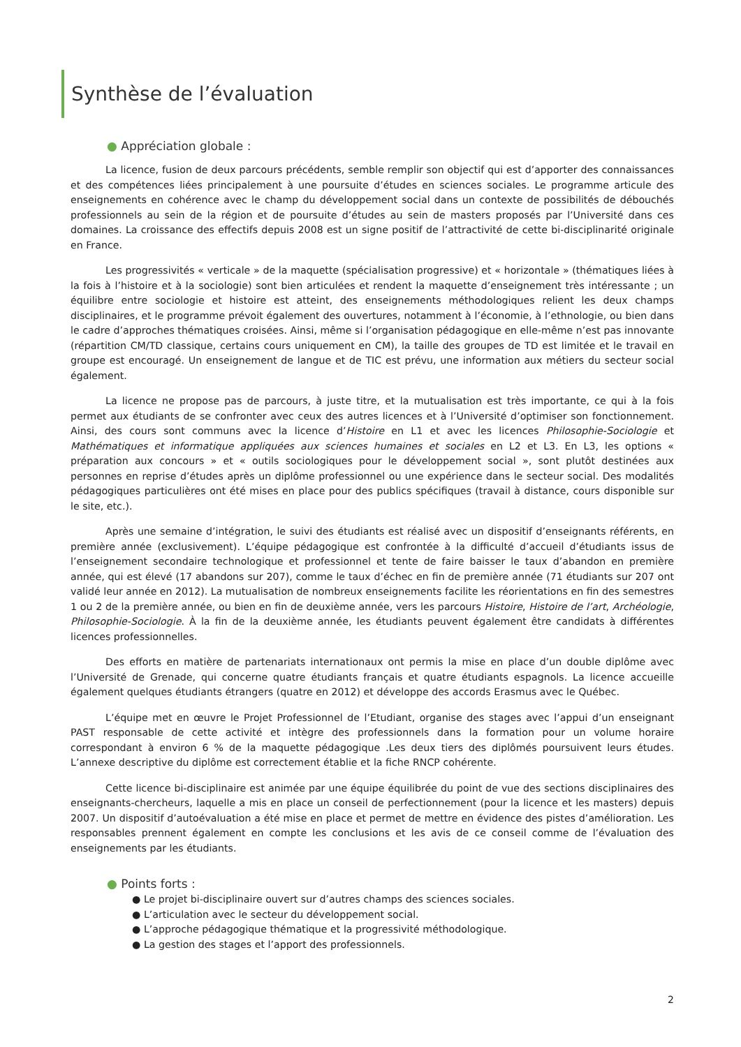Synthèse de l’évaluation
● Appréciation globale :
La licence, fusion de deux parcours précédents, semble remplir son objectif qui est d’apporter des connaissances et des compétences liées principalement à une poursuite d’études en sciences sociales. Le programme articule des enseignements en cohérence avec le champ du développement social dans un contexte de possibilités de débouchés professionnels au sein de la région et de poursuite d’études au sein de masters proposés par l’Université dans ces domaines. La croissance des effectifs depuis 2008 est un signe positif de l’attractivité de cette bi-disciplinarité originale en France.
Les progressivités « verticale » de la maquette (spécialisation progressive) et « horizontale » (thématiques liées à la fois à l’histoire et à la sociologie) sont bien articulées et rendent la maquette d’enseignement très intéressante ; un équilibre entre sociologie et histoire est atteint, des enseignements méthodologiques relient les deux champs disciplinaires, et le programme prévoit également des ouvertures, notamment à l’économie, à l’ethnologie, ou bien dans le cadre d’approches thématiques croisées. Ainsi, même si l’organisation pédagogique en elle-même n’est pas innovante (répartition CM/TD classique, certains cours uniquement en CM), la taille des groupes de TD est limitée et le travail en groupe est encouragé. Un enseignement de langue et de TIC est prévu, une information aux métiers du secteur social également.
La licence ne propose pas de parcours, à juste titre, et la mutualisation est très importante, ce qui à la fois permet aux étudiants de se confronter avec ceux des autres licences et à l’Université d’optimiser son fonctionnement. Ainsi, des cours sont communs avec la licence d’Histoire en L1 et avec les licences Philosophie-Sociologie et Mathématiques et informatique appliquées aux sciences humaines et sociales en L2 et L3. En L3, les options « préparation aux concours » et « outils sociologiques pour le développement social », sont plutôt destinées aux personnes en reprise d’études après un diplôme professionnel ou une expérience dans le secteur social. Des modalités pédagogiques particulières ont été mises en place pour des publics spécifiques (travail à distance, cours disponible sur le site, etc.).
Après une semaine d’intégration, le suivi des étudiants est réalisé avec un dispositif d’enseignants référents, en première année (exclusivement). L’équipe pédagogique est confrontée à la difficulté d’accueil d’étudiants issus de l’enseignement secondaire technologique et professionnel et tente de faire baisser le taux d’abandon en première année, qui est élevé (17 abandons sur 207), comme le taux d’échec en fin de première année (71 étudiants sur 207 ont validé leur année en 2012). La mutualisation de nombreux enseignements facilite les réorientations en fin des semestres 1 ou 2 de la première année, ou bien en fin de deuxième année, vers les parcours Histoire, Histoire de l’art, Archéologie, Philosophie-Sociologie. À la fin de la deuxième année, les étudiants peuvent également être candidats à différentes licences professionnelles.
Des efforts en matière de partenariats internationaux ont permis la mise en place d’un double diplôme avec l’Université de Grenade, qui concerne quatre étudiants français et quatre étudiants espagnols. La licence accueille également quelques étudiants étrangers (quatre en 2012) et développe des accords Erasmus avec le Québec.
L’équipe met en œuvre le Projet Professionnel de l’Etudiant, organise des stages avec l’appui d’un enseignant PAST responsable de cette activité et intègre des professionnels dans la formation pour un volume horaire correspondant à environ 6 % de la maquette pédagogique .Les deux tiers des diplômés poursuivent leurs études. L’annexe descriptive du diplôme est correctement établie et la fiche RNCP cohérente.
Cette licence bi-disciplinaire est animée par une équipe équilibrée du point de vue des sections disciplinaires des enseignants-chercheurs, laquelle a mis en place un conseil de perfectionnement (pour la licence et les masters) depuis 2007. Un dispositif d’autoévaluation a été mise en place et permet de mettre en évidence des pistes d’amélioration. Les responsables prennent également en compte les conclusions et les avis de ce conseil comme de l’évaluation des enseignements par les étudiants.
● Points forts :
● Le projet bi-disciplinaire ouvert sur d’autres champs des sciences sociales.
● L’articulation avec le secteur du développement social.
● L’approche pédagogique thématique et la progressivité méthodologique.
● La gestion des stages et l’apport des professionnels.
2